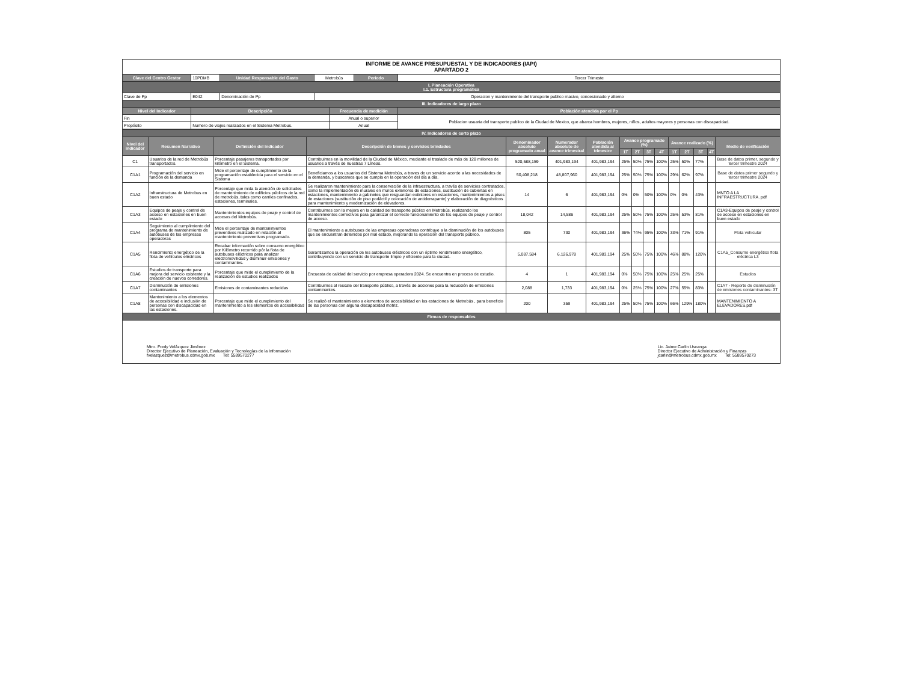| INFORME DE AVANCE PRESUPUESTAL Y DE INDICADORES (IAPI) APARTADO 2 | | | | | | |
| Clave del Centro Gestor | 10PDMB | Unidad Responsable del Gasto | Metrobús | | Periodo | Tercer Trimeste |
| I. Planeación Operativa I.1. Estructura programática | | | | | | |
| Clave de Pp | E042 | Denominación de Pp | Operacion y mantenimiento del transporte publico masivo, concesionado y alterno | | | |
| III. Indicadores de largo plazo | | | | | | |
| Nivel del Indicador | Descripción | | | Frecuencia de medición | | Población atendida por el Pp |
| Fin | | | | Anual o superior | | Poblacion usuaria del transporte publico de la Ciudad de Mexico, que abarca hombres, mujeres, niños, adultos mayores y personas con discapacidad. |
| Propósito | Numero de viajes realizados en el Sistema Metrobus. | | | Anual | | |
| IV. Indicadores de corto plazo | | | | | | | | | | | | | | | |
| Nivel del indicador | Resumen Narrativo | Definición del Indicador | Descripción de bienes y servicios brindados | Denominador absoluto programado anual | Numerador absoluto de avance trimestral | Población atendida al trimestre | Avance programado (%) | | | | Avance realizado (%) | | | | Medio de verificación |
| | | | | | | | 1T | 2T | 3T | 4T | 1T | 2T | 3T | 4T | |
| C1 | Usuarios de la red de Metrobús transportados. | Porcentaje pasajeros transportados por kilómetro en el Sistema. | Contribuimos en la movilidad de la Ciudad de México, mediante el traslado de más de 128 millones de usuarios a través de nuestras 7 Líneas. | 520,588,159 | 401,983,194 | 401,983,194 | 25% | 50% | 75% | 100% | 25% | 50% | 77% | | Base de datos primer, segundo y tercer trimestre 2024 |
| C1A1 | Programación del servicio en función de la demanda | Mide el porcentaje de cumplimiento de la programación establecida para el servicio en el Sistema | Beneficiamos a los usuarios del Sistema Metrobús, a traves de un servicio acorde a las necesidades de la demanda, y buscamos que se cumpla en la operación del día a día. | 50,408,218 | 48,807,960 | 401,983,194 | 25% | 50% | 75% | 100% | 29% | 62% | 97% | | Base de datos primer segundo y tercer trimestre 2024 |
| C1A2 | Infraestructura de Metrobus en buen estado | Porcentaje que mida la atención de solicitudes de mantenimiento de edificios públicos de la red de metrobús, tales como carriles confinados, estaciones, terminales. | Se realizaron mantenimiento para la conservación de la infraestructura, a través de servicios contratados, como la implementación de murales en muros exteriores de estaciones, sustitución de cubiertas en estaciones, mantenimiento a gabinetes que resguardan extintores en estaciones, mantenimientos a pisos de estaciones (sustitución de piso podáctil y colocación de antiderrapante) y elaboración de diagnósticos para mantenimiento y modernización de elevadores. | 14 | 6 | 401,983,194 | 0% | 0% | 50% | 100% | 0% | 0% | 43% | | MNTO A LA INFRAESTRUCTURA. pdf |
| C1A3 | Equipos de peaje y control de acceso en estaciones en buen estado | Mantenimientos equipos de peaje y control de accesos del Metrobús. | Contribuimos con la mejora en la calidad del transporte público en Metrobús, realizando los mantenimientos correctivos para garantizar el correcto funcionamiento de los equipos de peaje y control de acceso. | 18,042 | 14,586 | 401,983,194 | 25% | 50% | 75% | 100% | 25% | 53% | 81% | | C1A3-Equipos de peaje y control de acceso en estaciones en buen estado |
| C1A4 | Seguimiento al cumplimiento del programa de mantenimiento de autobuses de las empresas operadoras | Mide el porcentaje de mantenimientos preventivos realizado en relación al mantenimiento preventivos programado. | El mantenimiento a autobuses de las empresas operadoras contribuye a la disminución de los autobuses que se encuentran detenidos por mal estado, mejorando la operación del transporte público. | 805 | 730 | 401,983,194 | 36% | 74% | 95% | 100% | 33% | 71% | 91% | | Flota vehicular |
| C1A5 | Rendimiento energético de la flota de vehículos eléctricos | Recabar información sobre consumo energético por Kilómetro recorrido pór la flota de autobuses eléctricos para analizar electromovilidad y disminuir emisiones y contaminantes. | Garantizamos la operación de los autobuses eléctricos con un óptimo rendimiento energético, contribuyendo con un servicio de transporte limpio y eficiente para la ciudad. | 5,087,584 | 6,126,978 | 401,983,194 | 25% | 50% | 75% | 100% | 46% | 88% | 120% | | C1A5_Consumo energético flota eléctrica L3 |
| C1A6 | Estudios de transporte para mejora del servicio existente y la creación de nuevos corredores. | Porcentaje que mide el cumplimiento de la realización de estudios realizados | Encuesta de calidad del servicio por empresa operadora 2024. Se encuentra en proceso de estudio. | 4 | 1 | 401,983,194 | 0% | 50% | 75% | 100% | 25% | 25% | 25% | | Estudios |
| C1A7 | Disminución de emisiones contaminantes | Emisiones de contaminantes reducidas | Contribuimos al rescate del transporte público, a través de acciones para la reducción de emisiones contaminantes. | 2,088 | 1,733 | 401,983,194 | 0% | 25% | 75% | 100% | 27% | 55% | 83% | | C1A7 - Reporte de disminución de emisiones contaminantes- 3T |
| C1A8 | Mantenimiento a los elementos de accesibilidad e inclusión de personas con discapacidad en las estaciones. | Porcentaje que mide el cumplimiento del mantenimiento a los elementos de accesibilidad | Se realizó el mantenimiento a elementos de accesibilidad en las estaciones de Metrobús , para beneficio de las personas con alguna discapacidad motriz. | 200 | 359 | 401,983,194 | 25% | 50% | 75% | 100% | 66% | 129% | 180% | | MANTENIMIENTO A ELEVADORES.pdf |
| Firmas de responsables | | | | | | | | | | | | | | | |
Mtro. Fredy Velázquez Jiménez
Director Ejecutivo de Planeación, Evaluación y Tecnologías de la Información
fvelazquez@metrobus.cdmx.gob.mx Tel: 5589570277
Lic. Jaime Carlin Uscanga
Director Ejecutivo de Administración y Finanzas
jcarlin@metrobus.cdmx.gob.mx Tel: 5589570273